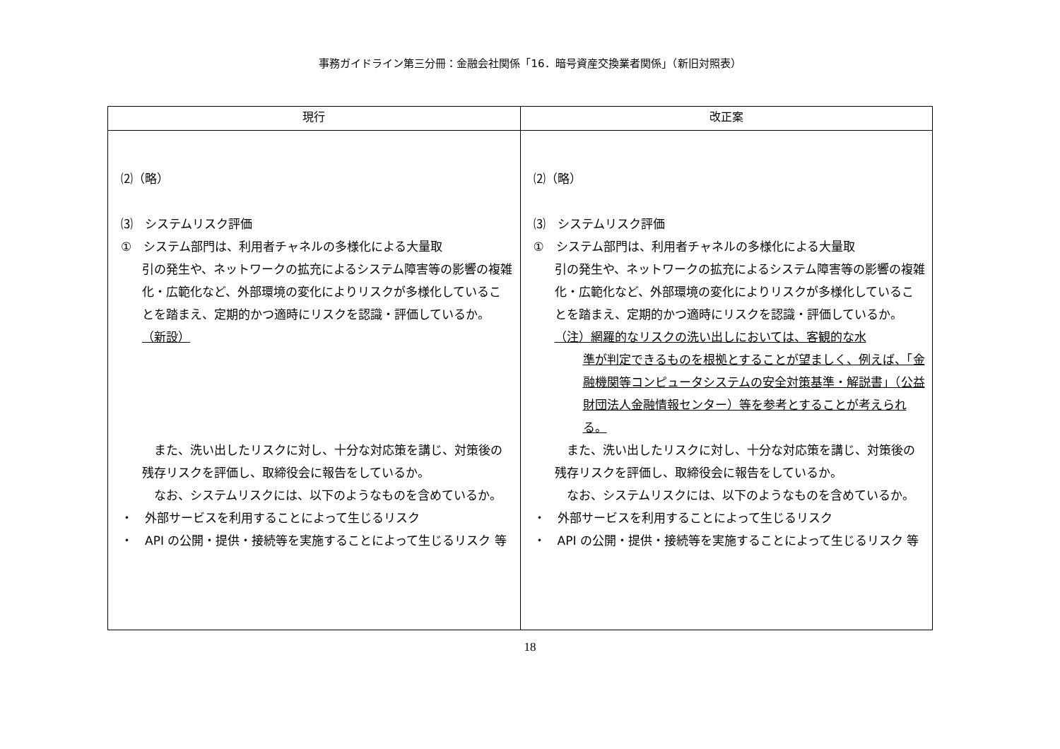事務ガイドライン第三分冊：金融会社関係「16．暗号資産交換業者関係」（新旧対照表）
| 現行 | 改正案 |
| --- | --- |
| ⑵（略） ⑶ システムリスク評価 ① システム部門は、利用者チャネルの多様化による大量取 引の発生や、ネットワークの拡充によるシステム障害等の影響の複雑化・広範化など、外部環境の変化によりリスクが多様化していることを踏まえ、定期的かつ適時にリスクを認識・評価しているか。 （新設） また、洗い出したリスクに対し、十分な対応策を講じ、対策後の残存リスクを評価し、取締役会に報告をしているか。 なお、システムリスクには、以下のようなものを含めているか。 ・ 外部サービスを利用することによって生じるリスク ・ API の公開・提供・接続等を実施することによって生じるリスク 等 | ⑵（略） ⑶ システムリスク評価 ① システム部門は、利用者チャネルの多様化による大量取 引の発生や、ネットワークの拡充によるシステム障害等の影響の複雑化・広範化など、外部環境の変化によりリスクが多様化していることを踏まえ、定期的かつ適時にリスクを認識・評価しているか。 （注）網羅的なリスクの洗い出しにおいては、客観的な水 準が判定できるものを根拠とすることが望ましく、例えば、「金融機関等コンピュータシステムの安全対策基準・解説書」（公益財団法人金融情報センター）等を参考とすることが考えられる。 また、洗い出したリスクに対し、十分な対応策を講じ、対策後の残存リスクを評価し、取締役会に報告をしているか。 なお、システムリスクには、以下のようなものを含めているか。 ・ 外部サービスを利用することによって生じるリスク ・ API の公開・提供・接続等を実施することによって生じるリスク 等 |
18